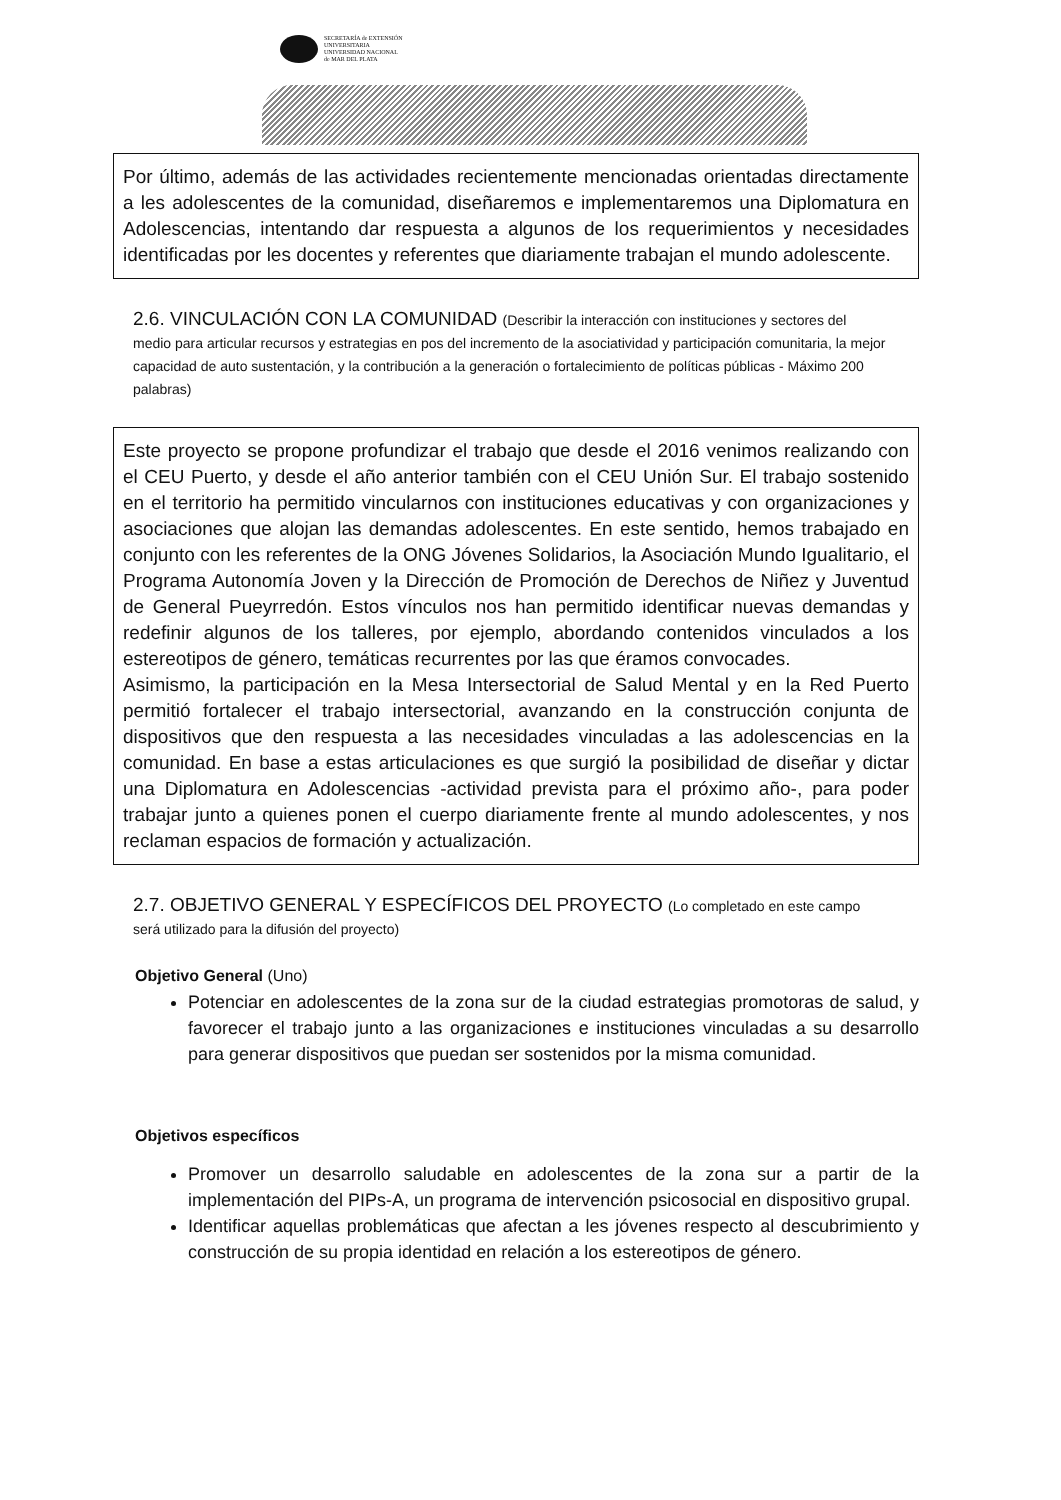SECRETARÍA de EXTENSIÓN
UNIVERSITARIA
UNIVERSIDAD NACIONAL
de MAR DEL PLATA
Por último, además de las actividades recientemente mencionadas orientadas directamente a les adolescentes de la comunidad, diseñaremos e implementaremos una Diplomatura en Adolescencias, intentando dar respuesta a algunos de los requerimientos y necesidades identificadas por les docentes y referentes que diariamente trabajan el mundo adolescente.
2.6. VINCULACIÓN CON LA COMUNIDAD (Describir la interacción con instituciones y sectores del
medio para articular recursos y estrategias en pos del incremento de la asociatividad y participación comunitaria, la mejor capacidad de auto sustentación, y la contribución a la generación o fortalecimiento de políticas públicas - Máximo 200 palabras)
Este proyecto se propone profundizar el trabajo que desde el 2016 venimos realizando con el CEU Puerto, y desde el año anterior también con el CEU Unión Sur. El trabajo sostenido en el territorio ha permitido vincularnos con instituciones educativas y con organizaciones y asociaciones que alojan las demandas adolescentes. En este sentido, hemos trabajado en conjunto con les referentes de la ONG Jóvenes Solidarios, la Asociación Mundo Igualitario, el Programa Autonomía Joven y la Dirección de Promoción de Derechos de Niñez y Juventud de General Pueyrredón. Estos vínculos nos han permitido identificar nuevas demandas y redefinir algunos de los talleres, por ejemplo, abordando contenidos vinculados a los estereotipos de género, temáticas recurrentes por las que éramos convocades.
Asimismo, la participación en la Mesa Intersectorial de Salud Mental y en la Red Puerto permitió fortalecer el trabajo intersectorial, avanzando en la construcción conjunta de dispositivos que den respuesta a las necesidades vinculadas a las adolescencias en la comunidad. En base a estas articulaciones es que surgió la posibilidad de diseñar y dictar una Diplomatura en Adolescencias -actividad prevista para el próximo año-, para poder trabajar junto a quienes ponen el cuerpo diariamente frente al mundo adolescentes, y nos reclaman espacios de formación y actualización.
2.7. OBJETIVO GENERAL Y ESPECÍFICOS DEL PROYECTO (Lo completado en este campo
será utilizado para la difusión del proyecto)
Objetivo General (Uno)
Potenciar en adolescentes de la zona sur de la ciudad estrategias promotoras de salud, y favorecer el trabajo junto a las organizaciones e instituciones vinculadas a su desarrollo para generar dispositivos que puedan ser sostenidos por la misma comunidad.
Objetivos específicos
Promover un desarrollo saludable en adolescentes de la zona sur a partir de la implementación del PIPs-A, un programa de intervención psicosocial en dispositivo grupal.
Identificar aquellas problemáticas que afectan a les jóvenes respecto al descubrimiento y construcción de su propia identidad en relación a los estereotipos de género.